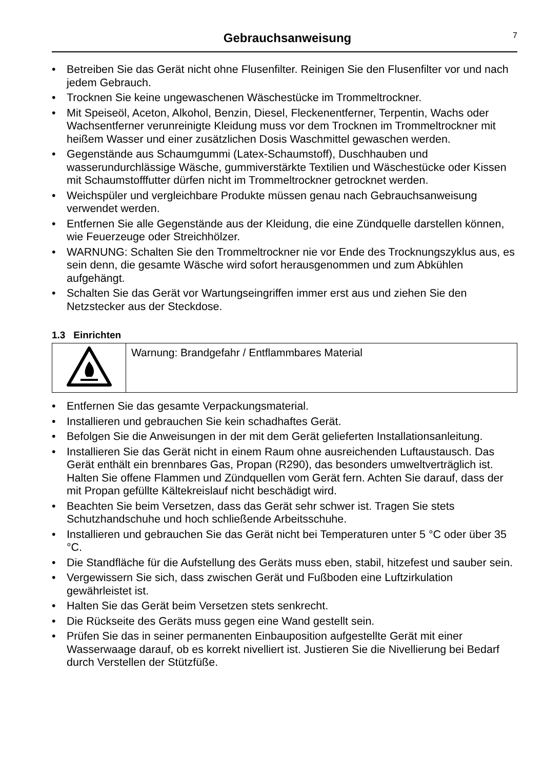Gebrauchsanweisung
7
• Betreiben Sie das Gerät nicht ohne Flusenfilter. Reinigen Sie den Flusenfilter vor und nach jedem Gebrauch.
• Trocknen Sie keine ungewaschenen Wäschestücke im Trommeltrockner.
• Mit Speiseöl, Aceton, Alkohol, Benzin, Diesel, Fleckenentferner, Terpentin, Wachs oder Wachsentferner verunreinigte Kleidung muss vor dem Trocknen im Trommeltrockner mit heißem Wasser und einer zusätzlichen Dosis Waschmittel gewaschen werden.
• Gegenstände aus Schaumgummi (Latex-Schaumstoff), Duschhauben und wasserundurchlässige Wäsche, gummiverstärkte Textilien und Wäschestücke oder Kissen mit Schaumstofffutter dürfen nicht im Trommeltrockner getrocknet werden.
• Weichspüler und vergleichbare Produkte müssen genau nach Gebrauchsanweisung verwendet werden.
• Entfernen Sie alle Gegenstände aus der Kleidung, die eine Zündquelle darstellen können, wie Feuerzeuge oder Streichhölzer.
• WARNUNG: Schalten Sie den Trommeltrockner nie vor Ende des Trocknungszyklus aus, es sein denn, die gesamte Wäsche wird sofort herausgenommen und zum Abkühlen aufgehängt.
• Schalten Sie das Gerät vor Wartungseingriffen immer erst aus und ziehen Sie den Netzstecker aus der Steckdose.
1.3 Einrichten
| | Warnung: Brandgefahr / Entflammbares Material |
• Entfernen Sie das gesamte Verpackungsmaterial.
• Installieren und gebrauchen Sie kein schadhaftes Gerät.
• Befolgen Sie die Anweisungen in der mit dem Gerät gelieferten Installationsanleitung.
• Installieren Sie das Gerät nicht in einem Raum ohne ausreichenden Luftaustausch. Das Gerät enthält ein brennbares Gas, Propan (R290), das besonders umweltverträglich ist. Halten Sie offene Flammen und Zündquellen vom Gerät fern. Achten Sie darauf, dass der mit Propan gefüllte Kältekreislauf nicht beschädigt wird.
• Beachten Sie beim Versetzen, dass das Gerät sehr schwer ist. Tragen Sie stets Schutzhandschuhe und hoch schließende Arbeitsschuhe.
• Installieren und gebrauchen Sie das Gerät nicht bei Temperaturen unter 5 °C oder über 35 °C.
• Die Standfläche für die Aufstellung des Geräts muss eben, stabil, hitzefest und sauber sein.
• Vergewissern Sie sich, dass zwischen Gerät und Fußboden eine Luftzirkulation gewährleistet ist.
• Halten Sie das Gerät beim Versetzen stets senkrecht.
• Die Rückseite des Geräts muss gegen eine Wand gestellt sein.
• Prüfen Sie das in seiner permanenten Einbauposition aufgestellte Gerät mit einer Wasserwaage darauf, ob es korrekt nivelliert ist. Justieren Sie die Nivellierung bei Bedarf durch Verstellen der Stützfüße.